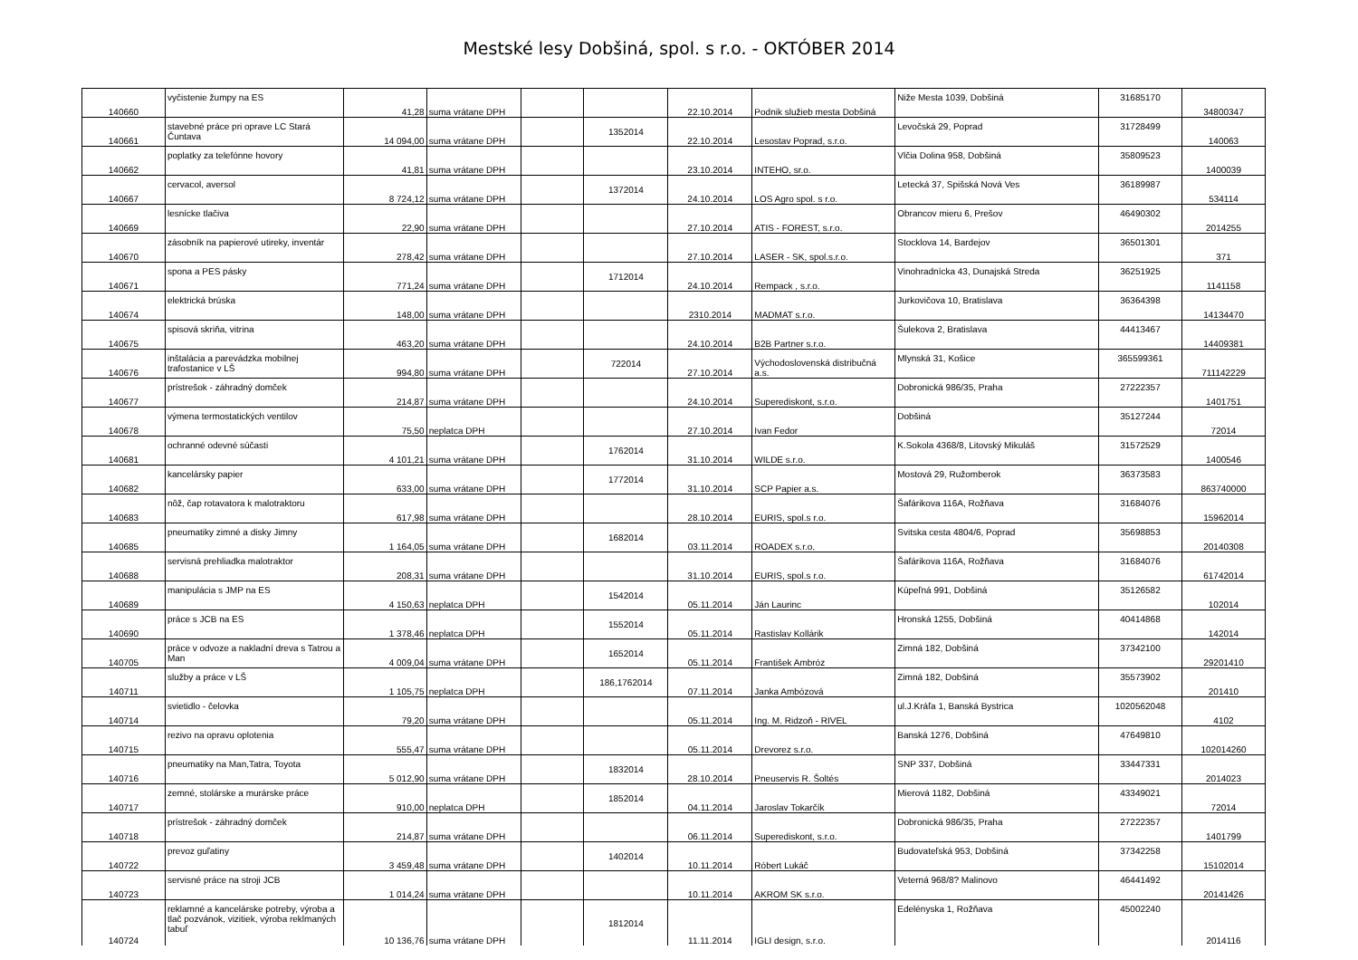Mestské lesy Dobšiná, spol. s r.o. - OKTÓBER 2014
| 140660 | vyčistenie žumpy na ES | 41,28 | suma vrátane DPH | | | 22.10.2014 | Podnik služieb mesta Dobšiná | Niže Mesta 1039, Dobšiná | 31685170 | 34800347 |
| 140661 | stavebné práce pri oprave LC Stará Čuntava | 14 094,00 | suma vrátane DPH | | 1352014 | 22.10.2014 | Lesostav Poprad, s.r.o. | Levočská 29, Poprad | 31728499 | 140063 |
| 140662 | poplatky za telefónne hovory | 41,81 | suma vrátane DPH | | | 23.10.2014 | INTEHO, sr.o. | Vlčia Dolina 958, Dobšiná | 35809523 | 1400039 |
| 140667 | cervacol, aversol | 8 724,12 | suma vrátane DPH | | 1372014 | 24.10.2014 | LOS Agro spol. s r.o. | Letecká 37, Spišská Nová Ves | 36189987 | 534114 |
| 140669 | lesnícke tlačiva | 22,90 | suma vrátane DPH | | | 27.10.2014 | ATIS - FOREST, s.r.o. | Obrancov mieru 6, Prešov | 46490302 | 2014255 |
| 140670 | zásobník na papierové utireky, inventár | 278,42 | suma vrátane DPH | | | 27.10.2014 | LASER - SK, spol.s.r.o. | Stocklova 14, Bardejov | 36501301 | 371 |
| 140671 | spona a PES pásky | 771,24 | suma vrátane DPH | | 1712014 | 24.10.2014 | Rempack , s.r.o. | Vinohradnícka 43, Dunajská Streda | 36251925 | 1141158 |
| 140674 | elektrická brúska | 148,00 | suma vrátane DPH | | | 2310.2014 | MADMAT s.r.o. | Jurkovičova 10, Bratislava | 36364398 | 14134470 |
| 140675 | spisová skriňa, vitrina | 463,20 | suma vrátane DPH | | | 24.10.2014 | B2B Partner s.r.o. | Šulekova 2, Bratislava | 44413467 | 14409381 |
| 140676 | inštalácia a parevádzka mobilnej trafostanice v LŠ | 994,80 | suma vrátane DPH | | 722014 | 27.10.2014 | Východoslovenská distribučná a.s. | Mlynská 31, Košice | 365599361 | 711142229 |
| 140677 | prístrešok - záhradný domček | 214,87 | suma vrátane DPH | | | 24.10.2014 | Superediskont, s.r.o. | Dobronická 986/35, Praha | 27222357 | 1401751 |
| 140678 | výmena termostatických ventilov | 75,50 | neplatca DPH | | | 27.10.2014 | Ivan Fedor | Dobšiná | 35127244 | 72014 |
| 140681 | ochranné odevné súčasti | 4 101,21 | suma vrátane DPH | | 1762014 | 31.10.2014 | WILDE s.r.o. | K.Sokola 4368/8, Litovský Mikuláš | 31572529 | 1400546 |
| 140682 | kancelársky papier | 633,00 | suma vrátane DPH | | 1772014 | 31.10.2014 | SCP Papier a.s. | Mostová 29, Ružomberok | 36373583 | 863740000 |
| 140683 | nôž, čap rotavatora k malotraktoru | 617,98 | suma vrátane DPH | | | 28.10.2014 | EURIS, spol.s r.o. | Šafárikova 116A, Rožňava | 31684076 | 15962014 |
| 140685 | pneumatiky zimné a disky Jimny | 1 164,05 | suma vrátane DPH | | 1682014 | 03.11.2014 | ROADEX s.r.o. | Svitska cesta 4804/6, Poprad | 35698853 | 20140308 |
| 140688 | servisná prehliadka malotraktor | 208,31 | suma vrátane DPH | | | 31.10.2014 | EURIS, spol.s r.o. | Šafárikova 116A, Rožňava | 31684076 | 61742014 |
| 140689 | manipulácia s JMP na ES | 4 150,63 | neplatca DPH | | 1542014 | 05.11.2014 | Ján Laurinc | Kúpeľná 991, Dobšiná | 35126582 | 102014 |
| 140690 | práce s JCB na ES | 1 378,46 | neplatca DPH | | 1552014 | 05.11.2014 | Rastislav Kollárik | Hronská 1255, Dobšiná | 40414868 | 142014 |
| 140705 | práce v odvoze a nakladní dreva s Tatrou a Man | 4 009,04 | suma vrátane DPH | | 1652014 | 05.11.2014 | František Ambróz | Zimná 182, Dobšiná | 37342100 | 29201410 |
| 140711 | služby a práce v LŠ | 1 105,75 | neplatca DPH | | 186,1762014 | 07.11.2014 | Janka Ambózová | Zimná 182, Dobšiná | 35573902 | 201410 |
| 140714 | svietidlo - čelovka | 79,20 | suma vrátane DPH | | | 05.11.2014 | Ing. M. Ridzoň - RIVEL | ul.J.Kráľa 1, Banská Bystrica | 1020562048 | 4102 |
| 140715 | rezivo na opravu oplotenia | 555,47 | suma vrátane DPH | | | 05.11.2014 | Drevorez s.r.o. | Banská 1276, Dobšiná | 47649810 | 102014260 |
| 140716 | pneumatiky na Man,Tatra, Toyota | 5 012,90 | suma vrátane DPH | | 1832014 | 28.10.2014 | Pneuservis R. Šoltés | SNP 337, Dobšiná | 33447331 | 2014023 |
| 140717 | zemné, stolárske a murárske práce | 910,00 | neplatca DPH | | 1852014 | 04.11.2014 | Jaroslav Tokarčík | Mierová 1182, Dobšiná | 43349021 | 72014 |
| 140718 | prístrešok - záhradný domček | 214,87 | suma vrátane DPH | | | 06.11.2014 | Superediskont, s.r.o. | Dobronická 986/35, Praha | 27222357 | 1401799 |
| 140722 | prevoz guľatiny | 3 459,48 | suma vrátane DPH | | 1402014 | 10.11.2014 | Róbert Lukáč | Budovateľská 953, Dobšiná | 37342258 | 15102014 |
| 140723 | servisné práce na stroji JCB | 1 014,24 | suma vrátane DPH | | | 10.11.2014 | AKROM SK s.r.o. | Veterná 968/8? Malinovo | 46441492 | 20141426 |
| 140724 | reklamné a kancelárske potreby, výroba a tlač pozvánok, vizitiek, výroba reklmaných tabuľ | 10 136,76 | suma vrátane DPH | | 1812014 | 11.11.2014 | IGLI design, s.r.o. | Edelényska 1, Rožňava | 45002240 | 2014116 |